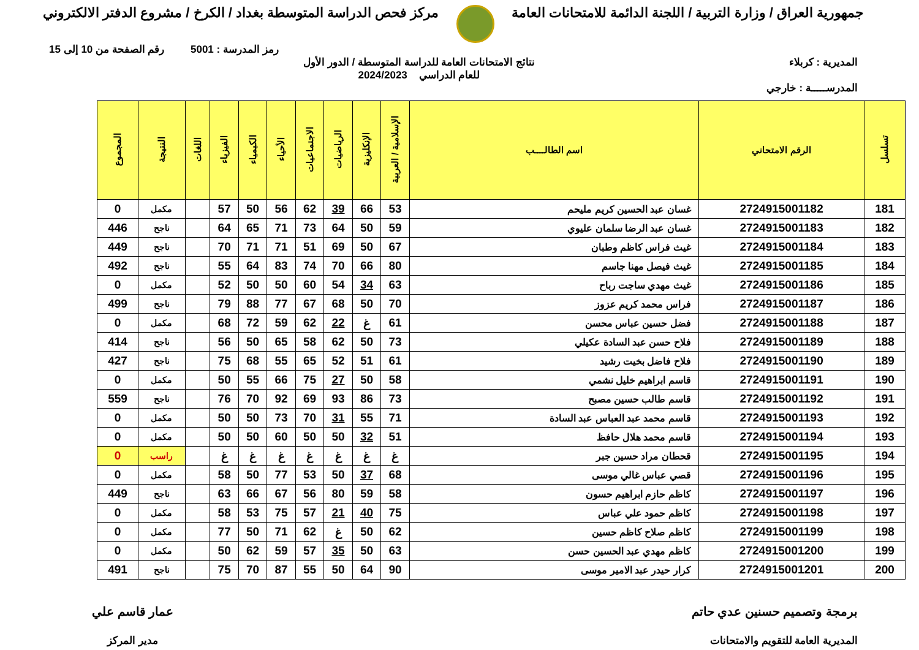جمهورية العراق / وزارة التربية / اللجنة الدائمة للامتحانات العامة
مركز فحص الدراسة المتوسطة بغداد / الكرخ / مشروع الدفتر الالكتروني
رمز المدرسة : 5001 رقم الصفحة من 10 إلى 15
المديرية : كربلاء نتائج الامتحانات العامة للدراسة المتوسطة / الدور الأول
للعام الدراسي 2024/2023
المدرســـــة : خارجي
| تسلسل | الرقم الامتحاني | اسم الطالــــب | الإسلامية / العربية | الإنكليزية | الرياضيات | الاجتماعيات | الأحياء | الكيمياء | الفيزياء | اللغات | النتيجة | المجموع |
| --- | --- | --- | --- | --- | --- | --- | --- | --- | --- | --- | --- | --- |
| 181 | 2724915001182 | غسان عبد الحسين كريم مليحم | 53 | 66 | 39 | 62 | 56 | 50 | 57 | | مكمل | 0 |
| 182 | 2724915001183 | غسان عبد الرضا سلمان عليوي | 59 | 50 | 64 | 73 | 71 | 65 | 64 | | ناجح | 446 |
| 183 | 2724915001184 | غيث فراس كاظم وطبان | 67 | 50 | 69 | 51 | 71 | 71 | 70 | | ناجح | 449 |
| 184 | 2724915001185 | غيث فيصل مهنا جاسم | 80 | 66 | 70 | 74 | 83 | 64 | 55 | | ناجح | 492 |
| 185 | 2724915001186 | غيث مهدي ساجت رباح | 63 | 34 | 54 | 60 | 50 | 50 | 52 | | مكمل | 0 |
| 186 | 2724915001187 | فراس محمد كريم عزوز | 70 | 50 | 68 | 67 | 77 | 88 | 79 | | ناجح | 499 |
| 187 | 2724915001188 | فضل حسين عباس محسن | 61 | غ | 22 | 62 | 59 | 72 | 68 | | مكمل | 0 |
| 188 | 2724915001189 | فلاح حسن عبد السادة عكيلي | 73 | 50 | 62 | 58 | 65 | 50 | 56 | | ناجح | 414 |
| 189 | 2724915001190 | فلاح فاضل بخيت رشيد | 61 | 51 | 52 | 65 | 55 | 68 | 75 | | ناجح | 427 |
| 190 | 2724915001191 | قاسم ابراهيم خليل نشمي | 58 | 50 | 27 | 75 | 66 | 55 | 50 | | مكمل | 0 |
| 191 | 2724915001192 | قاسم طالب حسين مصبح | 73 | 86 | 93 | 69 | 92 | 70 | 76 | | ناجح | 559 |
| 192 | 2724915001193 | قاسم محمد عبد العباس عبد السادة | 71 | 55 | 31 | 70 | 73 | 50 | 50 | | مكمل | 0 |
| 193 | 2724915001194 | قاسم محمد هلال حافظ | 51 | 32 | 50 | 50 | 60 | 50 | 50 | | مكمل | 0 |
| 194 | 2724915001195 | قحطان مراد حسين جبر | غ | غ | غ | غ | غ | غ | غ | | راسب | 0 |
| 195 | 2724915001196 | قصي عباس غالي موسى | 68 | 37 | 50 | 53 | 77 | 50 | 58 | | مكمل | 0 |
| 196 | 2724915001197 | كاظم حازم ابراهيم حسون | 58 | 59 | 80 | 56 | 67 | 66 | 63 | | ناجح | 449 |
| 197 | 2724915001198 | كاظم حمود علي عباس | 75 | 40 | 21 | 57 | 75 | 53 | 58 | | مكمل | 0 |
| 198 | 2724915001199 | كاظم صلاح كاظم حسين | 62 | 50 | غ | 62 | 71 | 50 | 77 | | مكمل | 0 |
| 199 | 2724915001200 | كاظم مهدي عبد الحسين حسن | 63 | 50 | 35 | 57 | 59 | 62 | 50 | | مكمل | 0 |
| 200 | 2724915001201 | كرار حيدر عبد الامير موسى | 90 | 64 | 50 | 55 | 87 | 70 | 75 | | ناجح | 491 |
برمجة وتصميم حسنين عدي حاتم
المديرية العامة للتقويم والامتحانات
عمار قاسم علي
مدير المركز